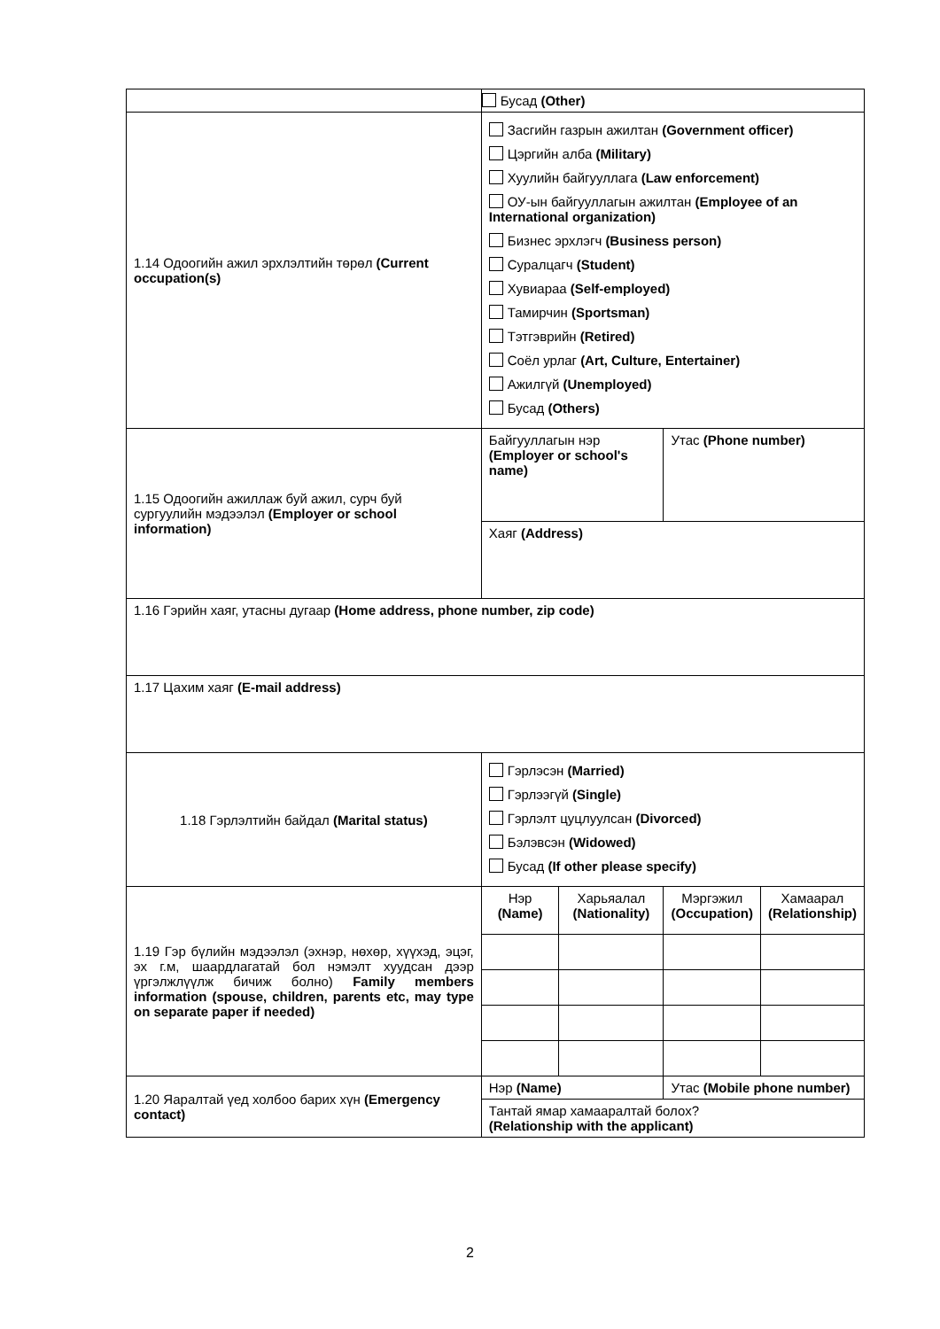| | Бусад (Other) | | | |
| 1.14 Одоогийн ажил эрхлэлтийн төрөл (Current occupation(s) | Засгийн газрын ажилтан (Government officer) Цэргийн алба (Military) Хуулийн байгууллага (Law enforcement) ОУ-ын байгууллагын ажилтан (Employee of an International organization) Бизнес эрхлэгч (Business person) Суралцагч (Student) Хувиараа (Self-employed) Тамирчин (Sportsman) Тэтгэврийн (Retired) Соёл урлаг (Art, Culture, Entertainer) Ажилгүй (Unemployed) Бусад (Others) | | | |
| 1.15 Одоогийн ажиллаж буй ажил, сурч буй сургуулийн мэдээлэл (Employer or school information) | Байгууллагын нэр (Employer or school's name) | | Утас (Phone number) | |
| | Хаяг (Address) | | | |
| 1.16 Гэрийн хаяг, утасны дугаар (Home address, phone number, zip code) | | | | |
| 1.17 Цахим хаяг (E-mail address) | | | | |
| 1.18 Гэрлэлтийн байдал (Marital status) | Гэрлэсэн (Married) Гэрлээгүй (Single) Гэрлэлт цуцлуулсан (Divorced) Бэлэвсэн (Widowed) Бусад (If other please specify) | | | |
| 1.19 Гэр бүлийн мэдээлэл (эхнэр, нөхөр, хүүхэд, эцэг, эх г.м, шаардлагатай бол нэмэлт хуудсан дээр үргэлжлүүлж бичиж болно) Family members information (spouse, children, parents etc, may type on separate paper if needed) | Нэр (Name) | Харьяалал (Nationality) | Мэргэжил (Occupation) | Хамаарал (Relationship) |
| 1.20 Яаралтай үед холбоо барих хүн (Emergency contact) | Нэр (Name) | | Утас (Mobile phone number) | |
| | Тантай ямар хамааралтай болох? (Relationship with the applicant) | | | |
2